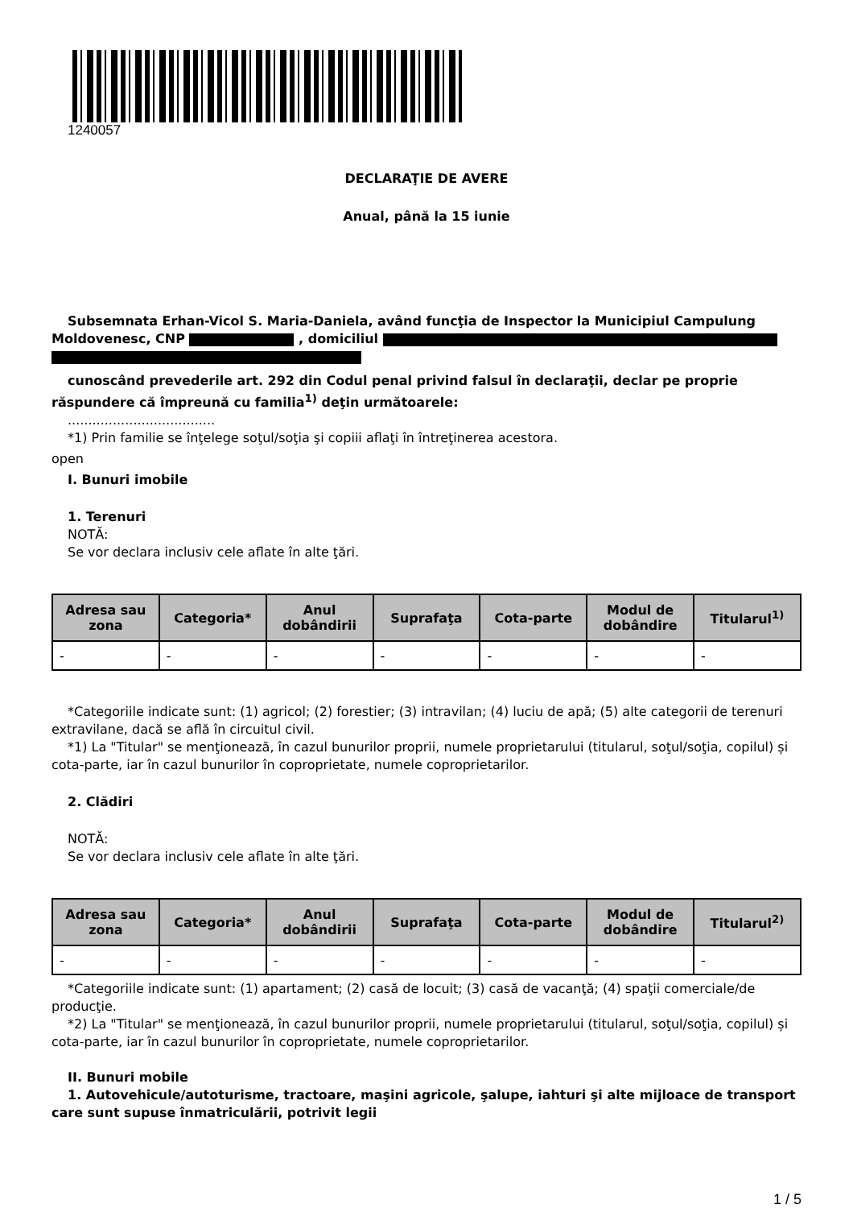1240057
DECLARAŢIE DE AVERE
Anual, până la 15 iunie
Subsemnata Erhan-Vicol S. Maria-Daniela, având funcţia de Inspector la Municipiul Campulung Moldovenesc, CNP , domiciliul
cunoscând prevederile art. 292 din Codul penal privind falsul în declaraţii, declar pe proprie răspundere că împreună cu familia<sup>1)</sup> deţin următoarele:
....................................
*1) Prin familie se înţelege soţul/soţia şi copiii aflaţi în întreţinerea acestora.
open
I. Bunuri imobile
1. Terenuri
NOTĂ:
Se vor declara inclusiv cele aflate în alte ţări.
| Adresa sau zona | Categoria* | Anul dobândirii | Suprafaţa | Cota-parte | Modul de dobândire | Titularul<sup>1)</sup> |
| --- | --- | --- | --- | --- | --- | --- |
| - | - | - | - | - | - | - |
*Categoriile indicate sunt: (1) agricol; (2) forestier; (3) intravilan; (4) luciu de apă; (5) alte categorii de terenuri extravilane, dacă se află în circuitul civil.
*1) La "Titular" se menţionează, în cazul bunurilor proprii, numele proprietarului (titularul, soţul/soţia, copilul) și cota-parte, iar în cazul bunurilor în coproprietate, numele coproprietarilor.
2. Clădiri
NOTĂ:
Se vor declara inclusiv cele aflate în alte ţări.
| Adresa sau zona | Categoria* | Anul dobândirii | Suprafaţa | Cota-parte | Modul de dobândire | Titularul<sup>2)</sup> |
| --- | --- | --- | --- | --- | --- | --- |
| - | - | - | - | - | - | - |
*Categoriile indicate sunt: (1) apartament; (2) casă de locuit; (3) casă de vacanţă; (4) spaţii comerciale/de producţie.
*2) La "Titular" se menţionează, în cazul bunurilor proprii, numele proprietarului (titularul, soţul/soţia, copilul) și cota-parte, iar în cazul bunurilor în coproprietate, numele coproprietarilor.
II. Bunuri mobile
1. Autovehicule/autoturisme, tractoare, maşini agricole, şalupe, iahturi şi alte mijloace de transport care sunt supuse înmatriculării, potrivit legii
1 / 5